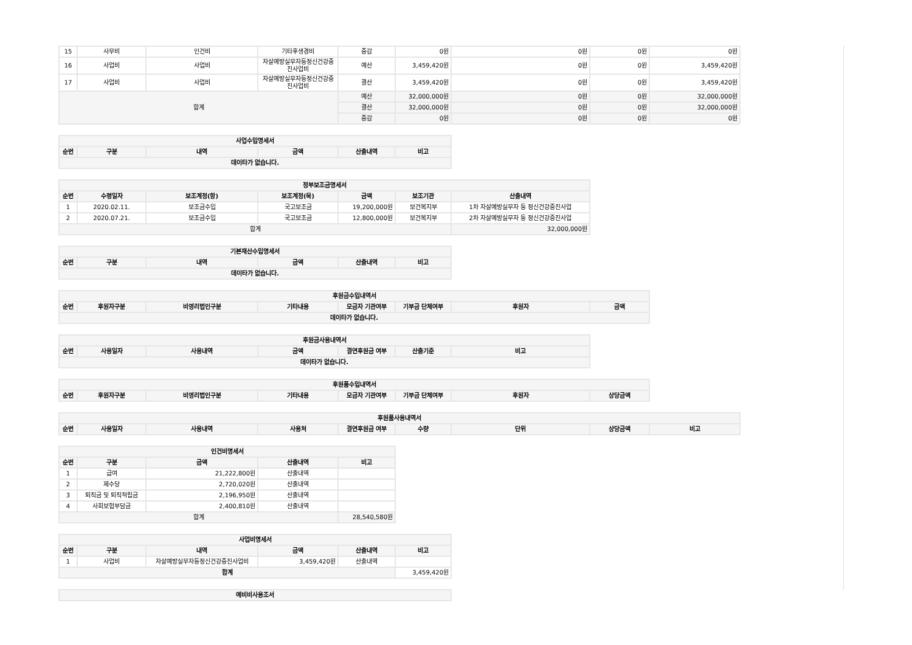| 15 | 사무비 | 인건비 | 기타후생경비 | 증감 | 0원 | 0원 | 0원 | 0원 |
| 16 | 사업비 | 사업비 | 자살예방실무자등정신건강증진사업비 | 예산 | 3,459,420원 | 0원 | 0원 | 3,459,420원 |
| 17 | 사업비 | 사업비 | 자살예방실무자등정신건강증진사업비 | 결산 | 3,459,420원 | 0원 | 0원 | 3,459,420원 |
| 합계 | | | | 예산 | 32,000,000원 | 0원 | 0원 | 32,000,000원 |
| | | | | 결산 | 32,000,000원 | 0원 | 0원 | 32,000,000원 |
| | | | | 증감 | 0원 | 0원 | 0원 | 0원 |
| 사업수입명세서 | | | | | |
| --- | --- | --- | --- | --- | --- |
| 순번 | 구분 | 내역 | 금액 | 산출내역 | 비고 |
| 데이타가 없습니다. | | | | | |
| 정부보조금명세서 | | | | | | |
| --- | --- | --- | --- | --- | --- | --- |
| 순번 | 수령일자 | 보조계정(항) | 보조계정(목) | 금액 | 보조기관 | 산출내역 |
| 1 | 2020.02.11. | 보조금수입 | 국고보조금 | 19,200,000원 | 보건복지부 | 1차 자살예방실무자 등 정신건강증진사업 |
| 2 | 2020.07.21. | 보조금수입 | 국고보조금 | 12,800,000원 | 보건복지부 | 2차 자살예방실무자 등 정신건강증진사업 |
| 합계 | | | | | | 32,000,000원 |
| 기본재산수입명세서 | | | | | |
| --- | --- | --- | --- | --- | --- |
| 순번 | 구분 | 내역 | 금액 | 산출내역 | 비고 |
| 데이타가 없습니다. | | | | | |
| 후원금수입내역서 | | | | | | | |
| --- | --- | --- | --- | --- | --- | --- | --- |
| 순번 | 후원자구분 | 비영리법인구분 | 기타내용 | 모금자 기관여부 | 기부금 단체여부 | 후원자 | 금액 |
| 데이타가 없습니다. | | | | | | | |
| 후원금사용내역서 | | | | | | |
| --- | --- | --- | --- | --- | --- | --- |
| 순번 | 사용일자 | 사용내역 | 금액 | 결연후원금 여부 | 산출기준 | 비고 |
| 데이타가 없습니다. | | | | | | |
| 후원품수입내역서 | | | | | | | |
| --- | --- | --- | --- | --- | --- | --- | --- |
| 순번 | 후원자구분 | 비영리법인구분 | 기타내용 | 모금자 기관여부 | 기부금 단체여부 | 후원자 | 상당금액 |
| 후원품사용내역서 | | | | | | | | |
| --- | --- | --- | --- | --- | --- | --- | --- | --- |
| 순번 | 사용일자 | 사용내역 | 사용처 | 결연후원금 여부 | 수량 | 단위 | 상당금액 | 비고 |
| 인건비명세서 | | | | |
| --- | --- | --- | --- | --- |
| 순번 | 구분 | 금액 | 산출내역 | 비고 |
| 1 | 급여 | 21,222,800원 | 산출내역 | |
| 2 | 제수당 | 2,720,020원 | 산출내역 | |
| 3 | 퇴직금 및 퇴직적립금 | 2,196,950원 | 산출내역 | |
| 4 | 사회보험부담금 | 2,400,810원 | 산출내역 | |
| 합계 | | | | 28,540,580원 |
| 사업비명세서 | | | | | |
| --- | --- | --- | --- | --- | --- |
| 순번 | 구분 | 내역 | 금액 | 산출내역 | 비고 |
| 1 | 사업비 | 자살예방실무자등정신건강증진사업비 | 3,459,420원 | 산출내역 | |
| 합계 | | | | | 3,459,420원 |
| 예비비사용조서 |
| --- |